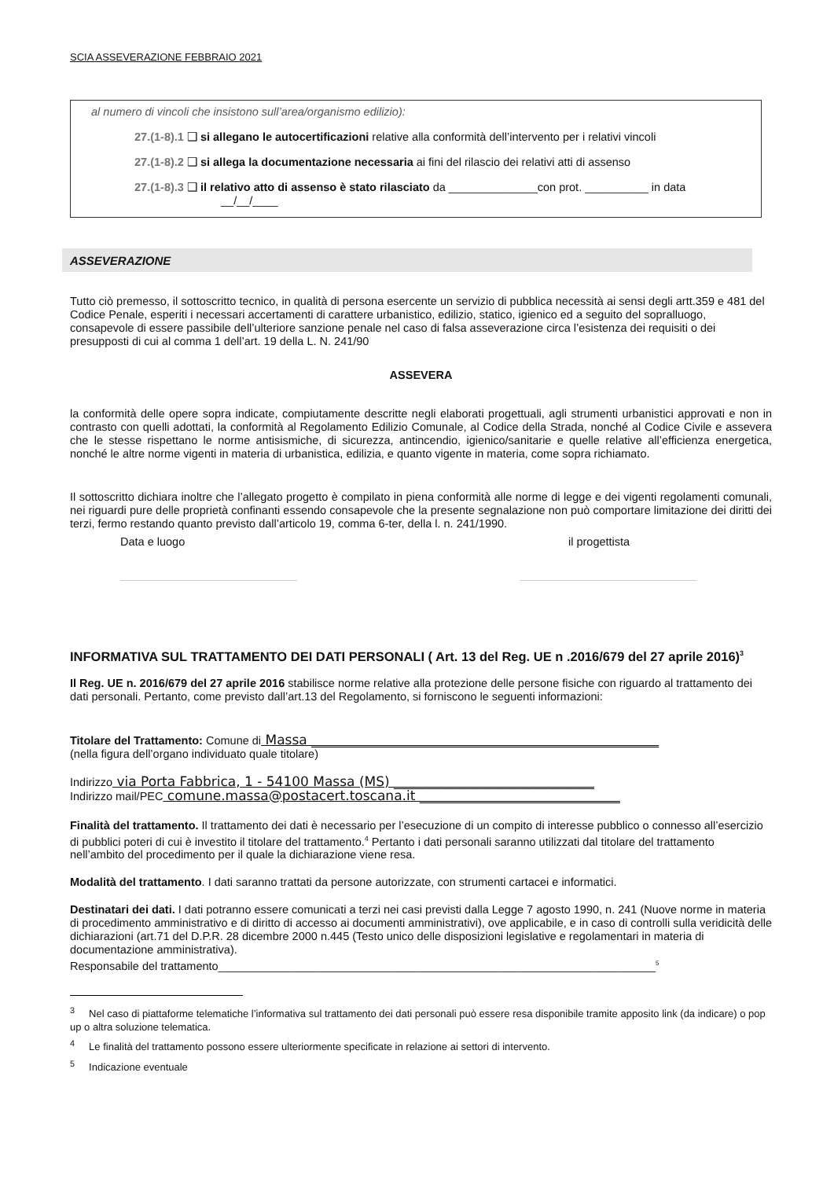SCIA ASSEVERAZIONE FEBBRAIO 2021
al numero di vincoli che insistono sull’area/organismo edilizio):
27.(1-8).1 ❑ si allegano le autocertificazioni relative alla conformità dell’intervento per i relativi vincoli
27.(1-8).2 ❑ si allega la documentazione necessaria ai fini del rilascio dei relativi atti di assenso
27.(1-8).3 ❑ il relativo atto di assenso è stato rilasciato da ______________con prot. __________ in data
__/__/____
ASSEVERAZIONE
Tutto ciò premesso, il sottoscritto tecnico, in qualità di persona esercente un servizio di pubblica necessità ai sensi degli artt.359 e 481 del Codice Penale, esperiti i necessari accertamenti di carattere urbanistico, edilizio, statico, igienico ed a seguito del sopralluogo, consapevole di essere passibile dell’ulteriore sanzione penale nel caso di falsa asseverazione circa l’esistenza dei requisiti o dei presupposti di cui al comma 1 dell’art. 19 della L. N. 241/90
ASSEVERA
la conformità delle opere sopra indicate, compiutamente descritte negli elaborati progettuali, agli strumenti urbanistici approvati e non in contrasto con quelli adottati, la conformità al Regolamento Edilizio Comunale, al Codice della Strada, nonché al Codice Civile e assevera che le stesse rispettano le norme antisismiche, di sicurezza, antincendio, igienico/sanitarie e quelle relative all’efficienza energetica, nonché le altre norme vigenti in materia di urbanistica, edilizia, e quanto vigente in materia, come sopra richiamato.
Il sottoscritto dichiara inoltre che l’allegato progetto è compilato in piena conformità alle norme di legge e dei vigenti regolamenti comunali, nei riguardi pure delle proprietà confinanti essendo consapevole che la presente segnalazione non può comportare limitazione dei diritti dei terzi, fermo restando quanto previsto dall’articolo 19, comma 6-ter, della l. n. 241/1990.
Data e luogo il progettista
INFORMATIVA SUL TRATTAMENTO DEI DATI PERSONALI ( Art. 13 del Reg. UE n .2016/679 del 27 aprile 2016)<sup>3</sup>
Il Reg. UE n. 2016/679 del 27 aprile 2016 stabilisce norme relative alla protezione delle persone fisiche con riguardo al trattamento dei dati personali. Pertanto, come previsto dall’art.13 del Regolamento, si forniscono le seguenti informazioni:
Titolare del Trattamento: Comune di Massa ____________________________________________________
(nella figura dell’organo individuato quale titolare)
Indirizzo via Porta Fabbrica, 1 - 54100 Massa (MS) ______________________________
Indirizzo mail/PEC comune.massa@postacert.toscana.it ______________________________
Finalità del trattamento. Il trattamento dei dati è necessario per l’esecuzione di un compito di interesse pubblico o connesso all’esercizio di pubblici poteri di cui è investito il titolare del trattamento.<sup>4</sup> Pertanto i dati personali saranno utilizzati dal titolare del trattamento nell’ambito del procedimento per il quale la dichiarazione viene resa.
Modalità del trattamento. I dati saranno trattati da persone autorizzate, con strumenti cartacei e informatici.
Destinatari dei dati. I dati potranno essere comunicati a terzi nei casi previsti dalla Legge 7 agosto 1990, n. 241 (Nuove norme in materia di procedimento amministrativo e di diritto di accesso ai documenti amministrativi), ove applicabile, e in caso di controlli sulla veridicità delle dichiarazioni (art.71 del D.P.R. 28 dicembre 2000 n.445 (Testo unico delle disposizioni legislative e regolamentari in materia di documentazione amministrativa).
Responsabile del trattamento_____________________________________________________________________<sup>5</sup>
<sup>3</sup> Nel caso di piattaforme telematiche l’informativa sul trattamento dei dati personali può essere resa disponibile tramite apposito link (da indicare) o pop up o altra soluzione telematica.
<sup>4</sup> Le finalità del trattamento possono essere ulteriormente specificate in relazione ai settori di intervento.
<sup>5</sup> Indicazione eventuale